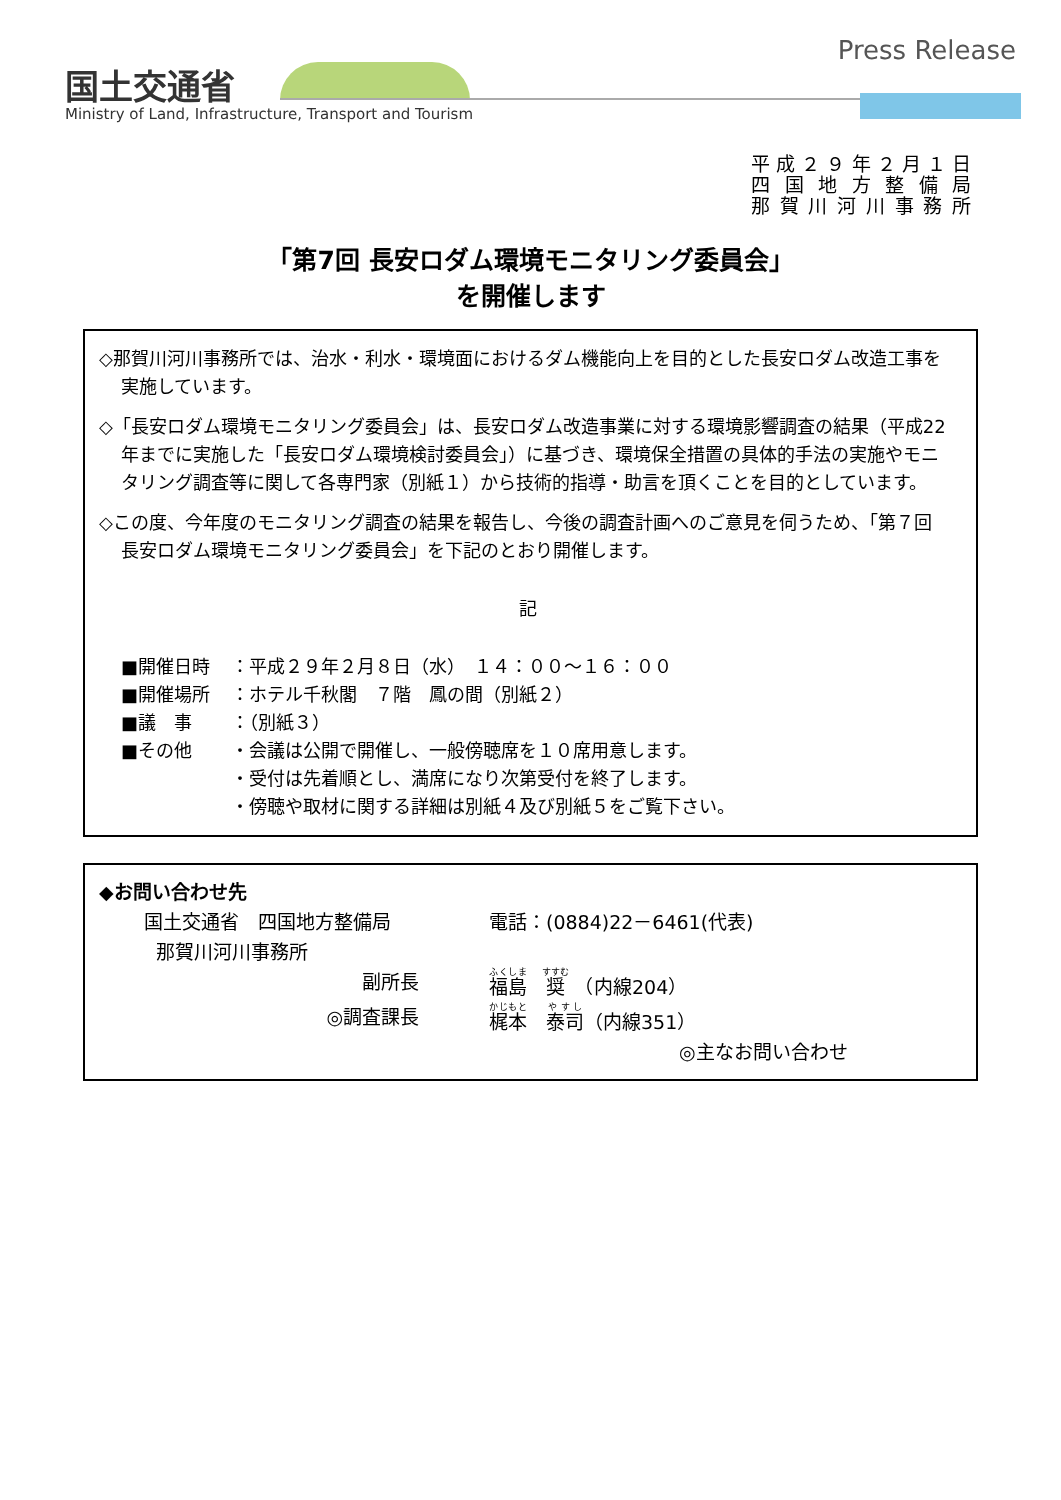国土交通省
Ministry of Land, Infrastructure, Transport and Tourism
Press Release
平成２９年２月１日
四国地方整備局
那賀川河川事務所
「第7回 長安ロダム環境モニタリング委員会」
を開催します
◇那賀川河川事務所では、治水・利水・環境面におけるダム機能向上を目的とした長安ロダム改造工事を実施しています。
◇「長安ロダム環境モニタリング委員会」は、長安ロダム改造事業に対する環境影響調査の結果（平成22年までに実施した「長安ロダム環境検討委員会」）に基づき、環境保全措置の具体的手法の実施やモニタリング調査等に関して各専門家（別紙１）から技術的指導・助言を頂くことを目的としています。
◇この度、今年度のモニタリング調査の結果を報告し、今後の調査計画へのご意見を伺うため、「第７回　長安ロダム環境モニタリング委員会」を下記のとおり開催します。
記
■開催日時 ：平成２９年２月８日（水）　１４：００～１６：００
■開催場所 ：ホテル千秋閣　７階　鳳の間（別紙２）
■議　事 ：（別紙３）
■その他 ・会議は公開で開催し、一般傍聴席を１０席用意します。
・受付は先着順とし、満席になり次第受付を終了します。
・傍聴や取材に関する詳細は別紙４及び別紙５をご覧下さい。
◆お問い合わせ先
国土交通省　四国地方整備局
那賀川河川事務所 電話：(0884)22－6461(代表)
副所長 福島　奨　（内線204）
◎調査課長 梶本　泰司（内線351）
◎主なお問い合わせ